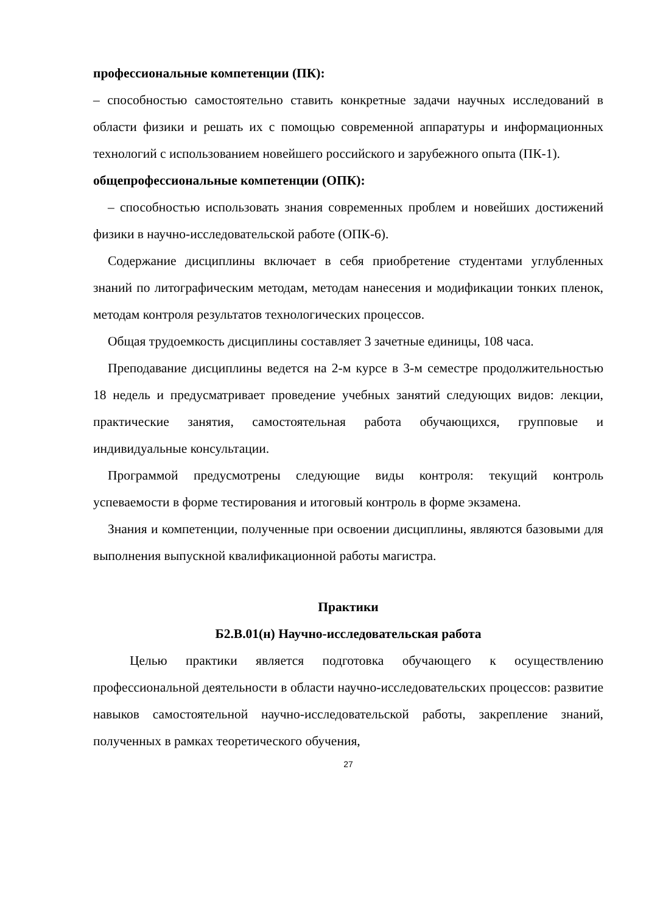профессиональные компетенции (ПК):
– способностью самостоятельно ставить конкретные задачи научных исследований в области физики и решать их с помощью современной аппаратуры и информационных технологий с использованием новейшего российского и зарубежного опыта (ПК-1).
общепрофессиональные компетенции (ОПК):
– способностью использовать знания современных проблем и новейших достижений физики в научно-исследовательской работе (ОПК-6).
Содержание дисциплины включает в себя приобретение студентами углубленных знаний по литографическим методам, методам нанесения и модификации тонких пленок, методам контроля результатов технологических процессов.
Общая трудоемкость дисциплины составляет 3 зачетные единицы, 108 часа.
Преподавание дисциплины ведется на 2-м курсе в 3-м семестре продолжительностью 18 недель и предусматривает проведение учебных занятий следующих видов: лекции, практические занятия, самостоятельная работа обучающихся, групповые и индивидуальные консультации.
Программой предусмотрены следующие виды контроля: текущий контроль успеваемости в форме тестирования и итоговый контроль в форме экзамена.
Знания и компетенции, полученные при освоении дисциплины, являются базовыми для выполнения выпускной квалификационной работы магистра.
Практики
Б2.В.01(н) Научно-исследовательская работа
Целью практики является подготовка обучающего к осуществлению профессиональной деятельности в области научно-исследовательских процессов: развитие навыков самостоятельной научно-исследовательской работы, закрепление знаний, полученных в рамках теоретического обучения,
27